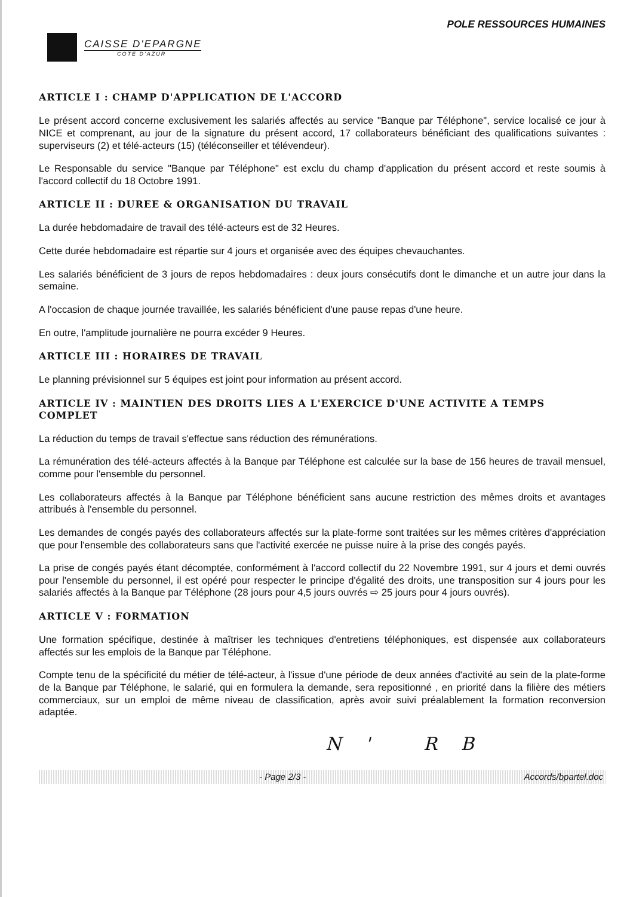POLE RESSOURCES HUMAINES
CAISSE D'EPARGNE
COTE D'AZUR
ARTICLE I : CHAMP D'APPLICATION DE L'ACCORD
Le présent accord concerne exclusivement les salariés affectés au service "Banque par Téléphone", service localisé ce jour à NICE et comprenant, au jour de la signature du présent accord, 17 collaborateurs bénéficiant des qualifications suivantes : superviseurs (2) et télé-acteurs (15) (téléconseiller et télévendeur).
Le Responsable du service "Banque par Téléphone" est exclu du champ d'application du présent accord et reste soumis à l'accord collectif du 18 Octobre 1991.
ARTICLE II : DUREE & ORGANISATION DU TRAVAIL
La durée hebdomadaire de travail des télé-acteurs est de 32 Heures.
Cette durée hebdomadaire est répartie sur 4 jours et organisée avec des équipes chevauchantes.
Les salariés bénéficient de 3 jours de repos hebdomadaires : deux jours consécutifs dont le dimanche et un autre jour dans la semaine.
A l'occasion de chaque journée travaillée, les salariés bénéficient d'une pause repas d'une heure.
En outre, l'amplitude journalière ne pourra excéder 9 Heures.
ARTICLE III : HORAIRES DE TRAVAIL
Le planning prévisionnel sur 5 équipes est joint pour information au présent accord.
ARTICLE IV : MAINTIEN DES DROITS LIES A L'EXERCICE D'UNE ACTIVITE A TEMPS COMPLET
La réduction du temps de travail s'effectue sans réduction des rémunérations.
La rémunération des télé-acteurs affectés à la Banque par Téléphone est calculée sur la base de 156 heures de travail mensuel, comme pour l'ensemble du personnel.
Les collaborateurs affectés à la Banque par Téléphone bénéficient sans aucune restriction des mêmes droits et avantages attribués à l'ensemble du personnel.
Les demandes de congés payés des collaborateurs affectés sur la plate-forme sont traitées sur les mêmes critères d'appréciation que pour l'ensemble des collaborateurs sans que l'activité exercée ne puisse nuire à la prise des congés payés.
La prise de congés payés étant décomptée, conformément à l'accord collectif du 22 Novembre 1991, sur 4 jours et demi ouvrés pour l'ensemble du personnel, il est opéré pour respecter le principe d'égalité des droits, une transposition sur 4 jours pour les salariés affectés à la Banque par Téléphone (28 jours pour 4,5 jours ouvrés ⇨ 25 jours pour 4 jours ouvrés).
ARTICLE V : FORMATION
Une formation spécifique, destinée à maîtriser les techniques d'entretiens téléphoniques, est dispensée aux collaborateurs affectés sur les emplois de la Banque par Téléphone.
Compte tenu de la spécificité du métier de télé-acteur, à l'issue d'une période de deux années d'activité au sein de la plate-forme de la Banque par Téléphone, le salarié, qui en formulera la demande, sera repositionné , en priorité dans la filière des métiers commerciaux, sur un emploi de même niveau de classification, après avoir suivi préalablement la formation reconversion adaptée.
N' RB
- Page 2/3 - Accords/bpartel.doc